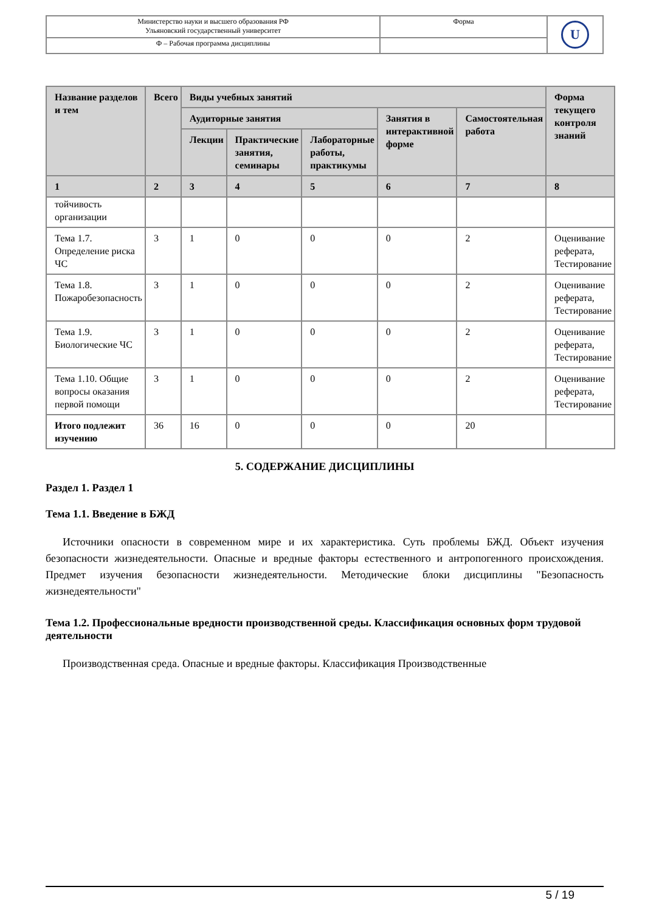| Министерство науки и высшего образования РФ Ульяновский государственный университет | Форма | U |
| Ф – Рабочая программа дисциплины | | |
| Название разделов и тем | Всего | Виды учебных занятий | | | | | Форма текущего контроля знаний |
| --- | --- | --- | --- | --- | --- | --- | --- |
| | | Аудиторные занятия | | | Занятия в интерактивной форме | Самостоятельная работа | |
| | | Лекции | Практические занятия, семинары | Лабораторные работы, практикумы | | | |
| 1 | 2 | 3 | 4 | 5 | 6 | 7 | 8 |
| тойчивость организации | | | | | | | |
| Тема 1.7. Определение риска ЧС | 3 | 1 | 0 | 0 | 0 | 2 | Оценивание реферата, Тестирование |
| Тема 1.8. Пожаробезопасность | 3 | 1 | 0 | 0 | 0 | 2 | Оценивание реферата, Тестирование |
| Тема 1.9. Биологические ЧС | 3 | 1 | 0 | 0 | 0 | 2 | Оценивание реферата, Тестирование |
| Тема 1.10. Общие вопросы оказания первой помощи | 3 | 1 | 0 | 0 | 0 | 2 | Оценивание реферата, Тестирование |
| Итого подлежит изучению | 36 | 16 | 0 | 0 | 0 | 20 | |
5. СОДЕРЖАНИЕ ДИСЦИПЛИНЫ
Раздел 1. Раздел 1
Тема 1.1. Введение в БЖД
Источники опасности в современном мире и их характеристика. Суть проблемы БЖД. Объект изучения безопасности жизнедеятельности. Опасные и вредные факторы естественного и антропогенного происхождения. Предмет изучения безопасности жизнедеятельности. Методические блоки дисциплины "Безопасность жизнедеятельности"
Тема 1.2. Профессиональные вредности производственной среды. Классификация основных форм трудовой деятельности
Производственная среда. Опасные и вредные факторы. Классификация Производственные
5 / 19